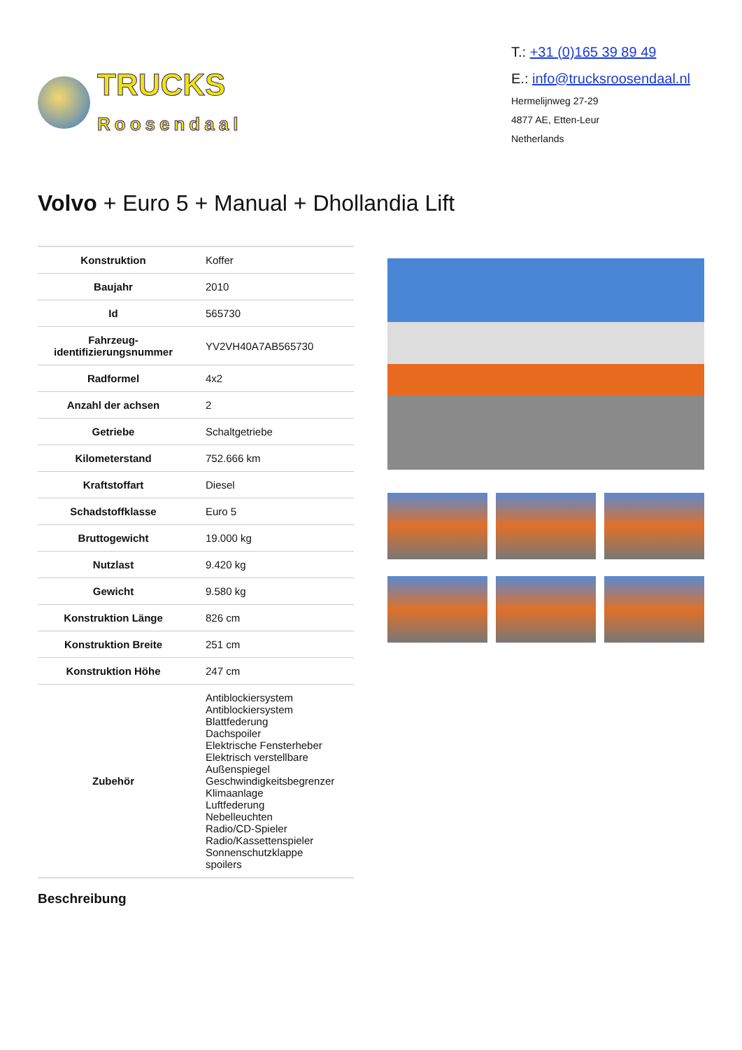TRUCKS
Roosendaal
T.: +31 (0)165 39 89 49
E.: info@trucksroosendaal.nl
Hermelijnweg 27-29
4877 AE, Etten-Leur
Netherlands
Volvo + Euro 5 + Manual + Dhollandia Lift
| Konstruktion | Koffer |
| Baujahr | 2010 |
| Id | 565730 |
| Fahrzeug-identifizierungsnummer | YV2VH40A7AB565730 |
| Radformel | 4x2 |
| Anzahl der achsen | 2 |
| Getriebe | Schaltgetriebe |
| Kilometerstand | 752.666 km |
| Kraftstoffart | Diesel |
| Schadstoffklasse | Euro 5 |
| Bruttogewicht | 19.000 kg |
| Nutzlast | 9.420 kg |
| Gewicht | 9.580 kg |
| Konstruktion Länge | 826 cm |
| Konstruktion Breite | 251 cm |
| Konstruktion Höhe | 247 cm |
| Zubehör | Antiblockiersystem Antiblockiersystem Blattfederung Dachspoiler Elektrische Fensterheber Elektrisch verstellbare Außenspiegel Geschwindigkeitsbegrenzer Klimaanlage Luftfederung Nebelleuchten Radio/CD-Spieler Radio/Kassettenspieler Sonnenschutzklappe spoilers |
Beschreibung